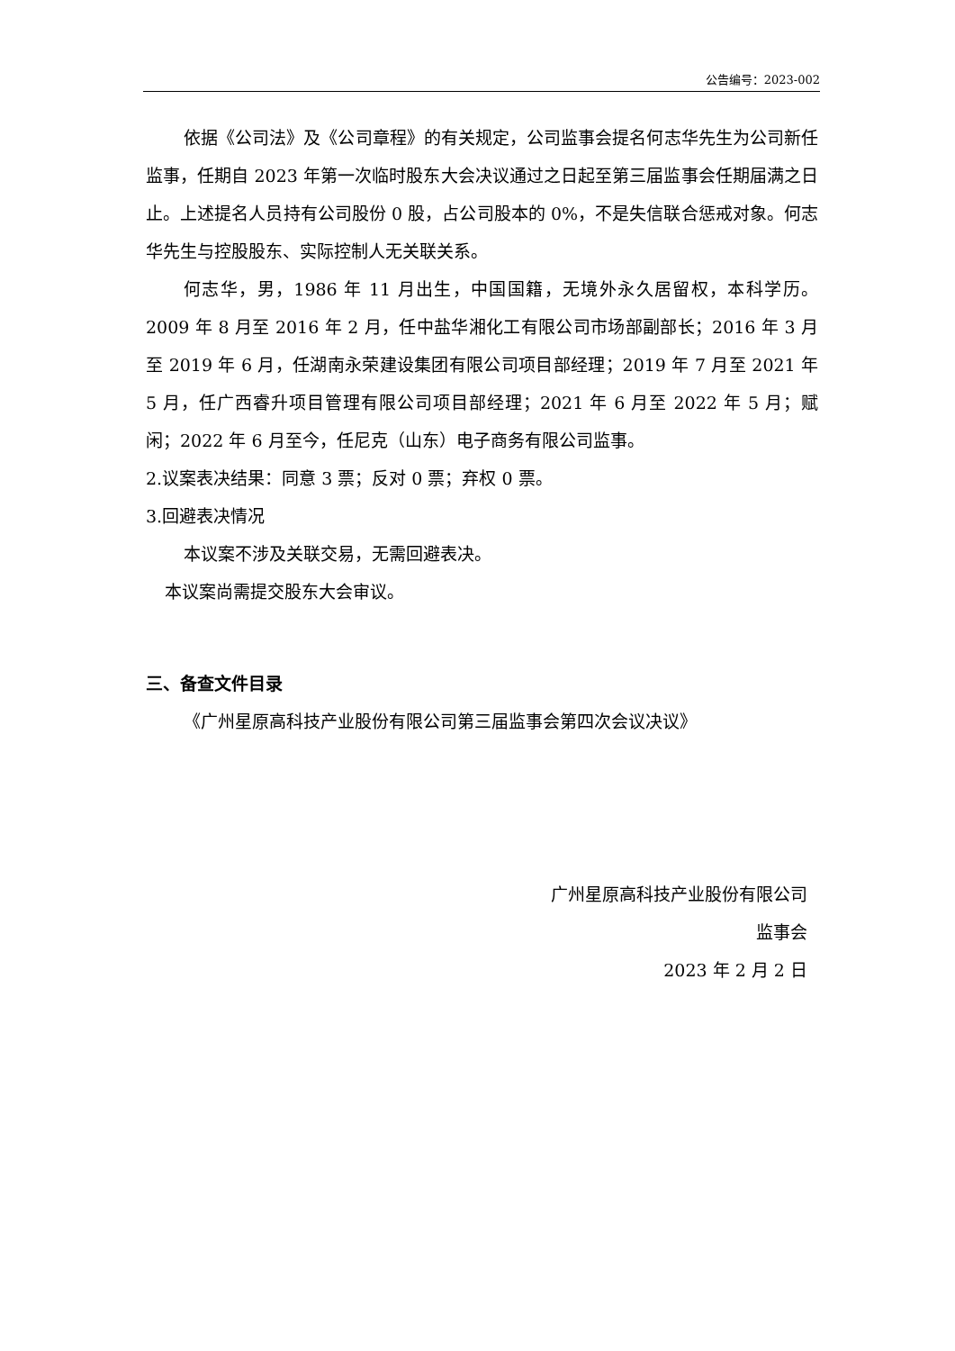公告编号：2023-002
依据《公司法》及《公司章程》的有关规定，公司监事会提名何志华先生为公司新任监事，任期自 2023 年第一次临时股东大会决议通过之日起至第三届监事会任期届满之日止。上述提名人员持有公司股份 0 股，占公司股本的 0%，不是失信联合惩戒对象。何志华先生与控股股东、实际控制人无关联关系。
何志华，男，1986 年 11 月出生，中国国籍，无境外永久居留权，本科学历。2009 年 8 月至 2016 年 2 月，任中盐华湘化工有限公司市场部副部长；2016 年 3 月至 2019 年 6 月，任湖南永荣建设集团有限公司项目部经理；2019 年 7 月至 2021 年 5 月，任广西睿升项目管理有限公司项目部经理；2021 年 6 月至 2022 年 5 月；赋闲；2022 年 6 月至今，任尼克（山东）电子商务有限公司监事。
2.议案表决结果：同意 3 票；反对 0 票；弃权 0 票。
3.回避表决情况
本议案不涉及关联交易，无需回避表决。
本议案尚需提交股东大会审议。
三、备查文件目录
《广州星原高科技产业股份有限公司第三届监事会第四次会议决议》
广州星原高科技产业股份有限公司
监事会
2023 年 2 月 2 日